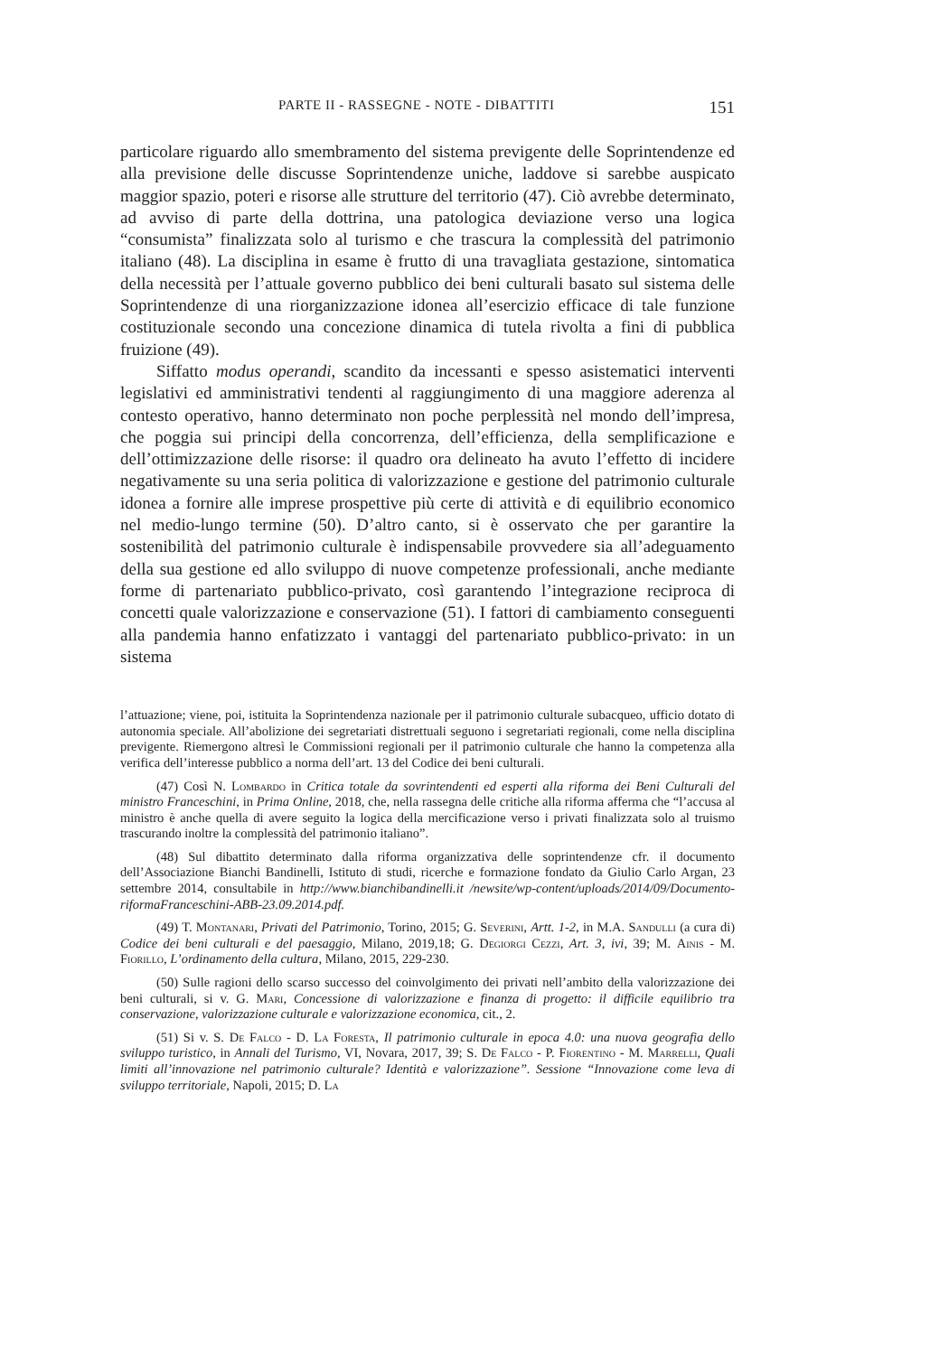PARTE II - RASSEGNE - NOTE - DIBATTITI 151
particolare riguardo allo smembramento del sistema previgente delle Soprintendenze ed alla previsione delle discusse Soprintendenze uniche, laddove si sarebbe auspicato maggior spazio, poteri e risorse alle strutture del territorio (47). Ciò avrebbe determinato, ad avviso di parte della dottrina, una patologica deviazione verso una logica “consumista” finalizzata solo al turismo e che trascura la complessità del patrimonio italiano (48). La disciplina in esame è frutto di una travagliata gestazione, sintomatica della necessità per l’attuale governo pubblico dei beni culturali basato sul sistema delle Soprintendenze di una riorganizzazione idonea all’esercizio efficace di tale funzione costituzionale secondo una concezione dinamica di tutela rivolta a fini di pubblica fruizione (49).
Siffatto modus operandi, scandito da incessanti e spesso asistematici interventi legislativi ed amministrativi tendenti al raggiungimento di una maggiore aderenza al contesto operativo, hanno determinato non poche perplessità nel mondo dell’impresa, che poggia sui principi della concorrenza, dell’efficienza, della semplificazione e dell’ottimizzazione delle risorse: il quadro ora delineato ha avuto l’effetto di incidere negativamente su una seria politica di valorizzazione e gestione del patrimonio culturale idonea a fornire alle imprese prospettive più certe di attività e di equilibrio economico nel medio-lungo termine (50). D’altro canto, si è osservato che per garantire la sostenibilità del patrimonio culturale è indispensabile provvedere sia all’adeguamento della sua gestione ed allo sviluppo di nuove competenze professionali, anche mediante forme di partenariato pubblico-privato, così garantendo l’integrazione reciproca di concetti quale valorizzazione e conservazione (51). I fattori di cambiamento conseguenti alla pandemia hanno enfatizzato i vantaggi del partenariato pubblico-privato: in un sistema
l’attuazione; viene, poi, istituita la Soprintendenza nazionale per il patrimonio culturale subacqueo, ufficio dotato di autonomia speciale. All’abolizione dei segretariati distrettuali seguono i segretariati regionali, come nella disciplina previgente. Riemergono altresì le Commissioni regionali per il patrimonio culturale che hanno la competenza alla verifica dell’interesse pubblico a norma dell’art. 13 del Codice dei beni culturali.
(47) Così N. Lombardo in Critica totale da sovrintendenti ed esperti alla riforma dei Beni Culturali del ministro Franceschini, in Prima Online, 2018, che, nella rassegna delle critiche alla riforma afferma che “l’accusa al ministro è anche quella di avere seguito la logica della mercificazione verso i privati finalizzata solo al truismo trascurando inoltre la complessità del patrimonio italiano”.
(48) Sul dibattito determinato dalla riforma organizzativa delle soprintendenze cfr. il documento dell’Associazione Bianchi Bandinelli, Istituto di studi, ricerche e formazione fondato da Giulio Carlo Argan, 23 settembre 2014, consultabile in http://www.bianchibandinelli.it /newsite/wp-content/uploads/2014/09/Documento-riformaFranceschini-ABB-23.09.2014.pdf.
(49) T. Montanari, Privati del Patrimonio, Torino, 2015; G. Severini, Artt. 1-2, in M.A. Sandulli (a cura di) Codice dei beni culturali e del paesaggio, Milano, 2019,18; G. Degiorgi Cezzi, Art. 3, ivi, 39; M. Ainis - M. Fiorillo, L’ordinamento della cultura, Milano, 2015, 229-230.
(50) Sulle ragioni dello scarso successo del coinvolgimento dei privati nell’ambito della valorizzazione dei beni culturali, si v. G. Mari, Concessione di valorizzazione e finanza di progetto: il difficile equilibrio tra conservazione, valorizzazione culturale e valorizzazione economica, cit., 2.
(51) Si v. S. De Falco - D. La Foresta, Il patrimonio culturale in epoca 4.0: una nuova geografia dello sviluppo turistico, in Annali del Turismo, VI, Novara, 2017, 39; S. De Falco - P. Fiorentino - M. Marrelli, Quali limiti all’innovazione nel patrimonio culturale? Identità e valorizzazione”. Sessione “Innovazione come leva di sviluppo territoriale, Napoli, 2015; D. La